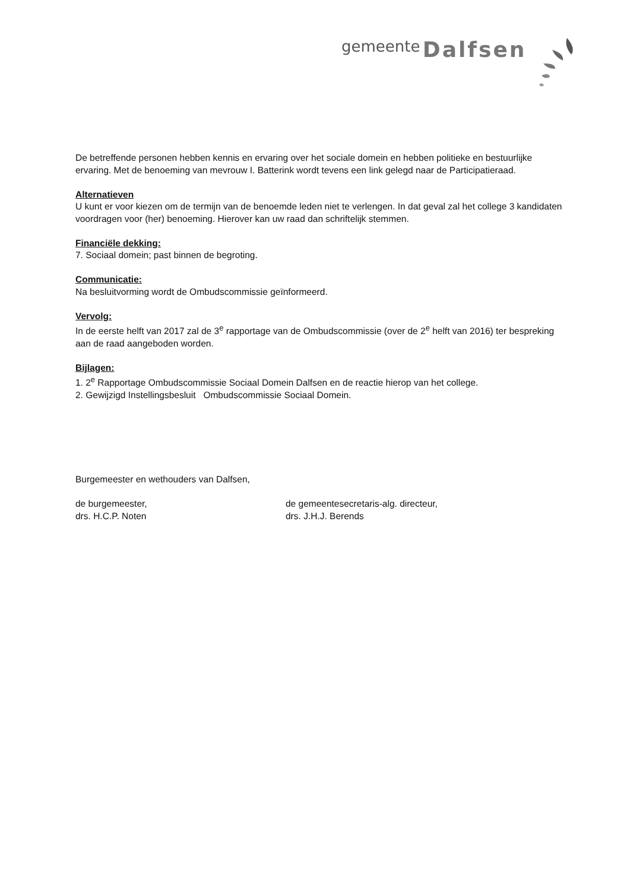gemeente Dalfsen
De betreffende personen hebben kennis en ervaring over het sociale domein en hebben politieke en bestuurlijke ervaring. Met de benoeming van mevrouw I. Batterink wordt tevens een link gelegd naar de Participatieraad.
Alternatieven
U kunt er voor kiezen om de termijn van de benoemde leden niet te verlengen. In dat geval zal het college 3 kandidaten voordragen voor (her) benoeming. Hierover kan uw raad dan schriftelijk stemmen.
Financiële dekking:
7. Sociaal domein; past binnen de begroting.
Communicatie:
Na besluitvorming wordt de Ombudscommissie geïnformeerd.
Vervolg:
In de eerste helft van 2017 zal de 3<sup>e</sup> rapportage van de Ombudscommissie (over de 2<sup>e</sup> helft van 2016) ter bespreking aan de raad aangeboden worden.
Bijlagen:
1. 2<sup>e</sup> Rapportage Ombudscommissie Sociaal Domein Dalfsen en de reactie hierop van het college.
2. Gewijzigd Instellingsbesluit Ombudscommissie Sociaal Domein.
Burgemeester en wethouders van Dalfsen,
de burgemeester,
drs. H.C.P. Noten
de gemeentesecretaris-alg. directeur,
drs. J.H.J. Berends